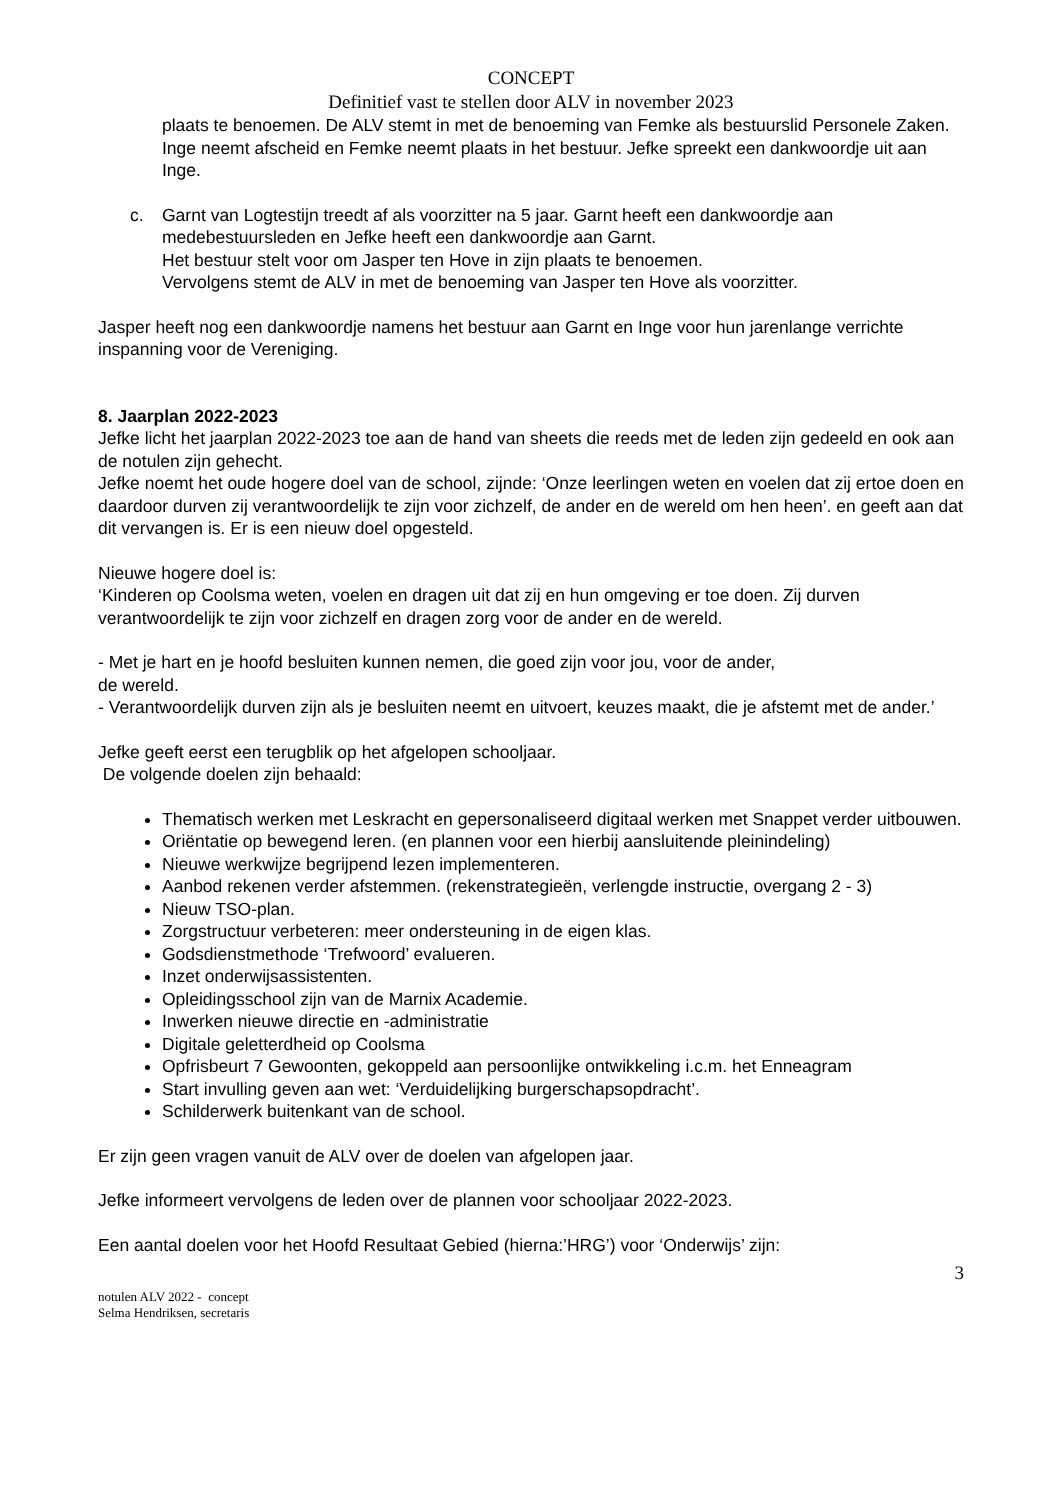CONCEPT
Definitief vast te stellen door ALV in november 2023
plaats te benoemen. De ALV stemt in met de benoeming van Femke als bestuurslid Personele Zaken.
Inge neemt afscheid en Femke neemt plaats in het bestuur. Jefke spreekt een dankwoordje uit aan Inge.
c. Garnt van Logtestijn treedt af als voorzitter na 5 jaar. Garnt heeft een dankwoordje aan medebestuursleden en Jefke heeft een dankwoordje aan Garnt.
Het bestuur stelt voor om Jasper ten Hove in zijn plaats te benoemen.
Vervolgens stemt de ALV in met de benoeming van Jasper ten Hove als voorzitter.
Jasper heeft nog een dankwoordje namens het bestuur aan Garnt en Inge voor hun jarenlange verrichte inspanning voor de Vereniging.
8. Jaarplan 2022-2023
Jefke licht het jaarplan 2022-2023 toe aan de hand van sheets die reeds met de leden zijn gedeeld en ook aan de notulen zijn gehecht.
Jefke noemt het oude hogere doel van de school, zijnde: ‘Onze leerlingen weten en voelen dat zij ertoe doen en daardoor durven zij verantwoordelijk te zijn voor zichzelf, de ander en de wereld om hen heen’. en geeft aan dat dit vervangen is. Er is een nieuw doel opgesteld.
Nieuwe hogere doel is:
‘Kinderen op Coolsma weten, voelen en dragen uit dat zij en hun omgeving er toe doen. Zij durven verantwoordelijk te zijn voor zichzelf en dragen zorg voor de ander en de wereld.
- Met je hart en je hoofd besluiten kunnen nemen, die goed zijn voor jou, voor de ander,
de wereld.
- Verantwoordelijk durven zijn als je besluiten neemt en uitvoert, keuzes maakt, die je afstemt met de ander.’
Jefke geeft eerst een terugblik op het afgelopen schooljaar.
De volgende doelen zijn behaald:
Thematisch werken met Leskracht en gepersonaliseerd digitaal werken met Snappet verder uitbouwen.
Oriëntatie op bewegend leren. (en plannen voor een hierbij aansluitende pleinindeling)
Nieuwe werkwijze begrijpend lezen implementeren.
Aanbod rekenen verder afstemmen. (rekenstrategieën, verlengde instructie, overgang 2 - 3)
Nieuw TSO-plan.
Zorgstructuur verbeteren: meer ondersteuning in de eigen klas.
Godsdienstmethode ‘Trefwoord’ evalueren.
Inzet onderwijsassistenten.
Opleidingsschool zijn van de Marnix Academie.
Inwerken nieuwe directie en -administratie
Digitale geletterdheid op Coolsma
Opfrisbeurt 7 Gewoonten, gekoppeld aan persoonlijke ontwikkeling i.c.m. het Enneagram
Start invulling geven aan wet: ‘Verduidelijking burgerschapsopdracht’.
Schilderwerk buitenkant van de school.
Er zijn geen vragen vanuit de ALV over de doelen van afgelopen jaar.
Jefke informeert vervolgens de leden over de plannen voor schooljaar 2022-2023.
Een aantal doelen voor het Hoofd Resultaat Gebied (hierna:’HRG’) voor ‘Onderwijs’ zijn:
3
notulen ALV 2022 - concept
Selma Hendriksen, secretaris